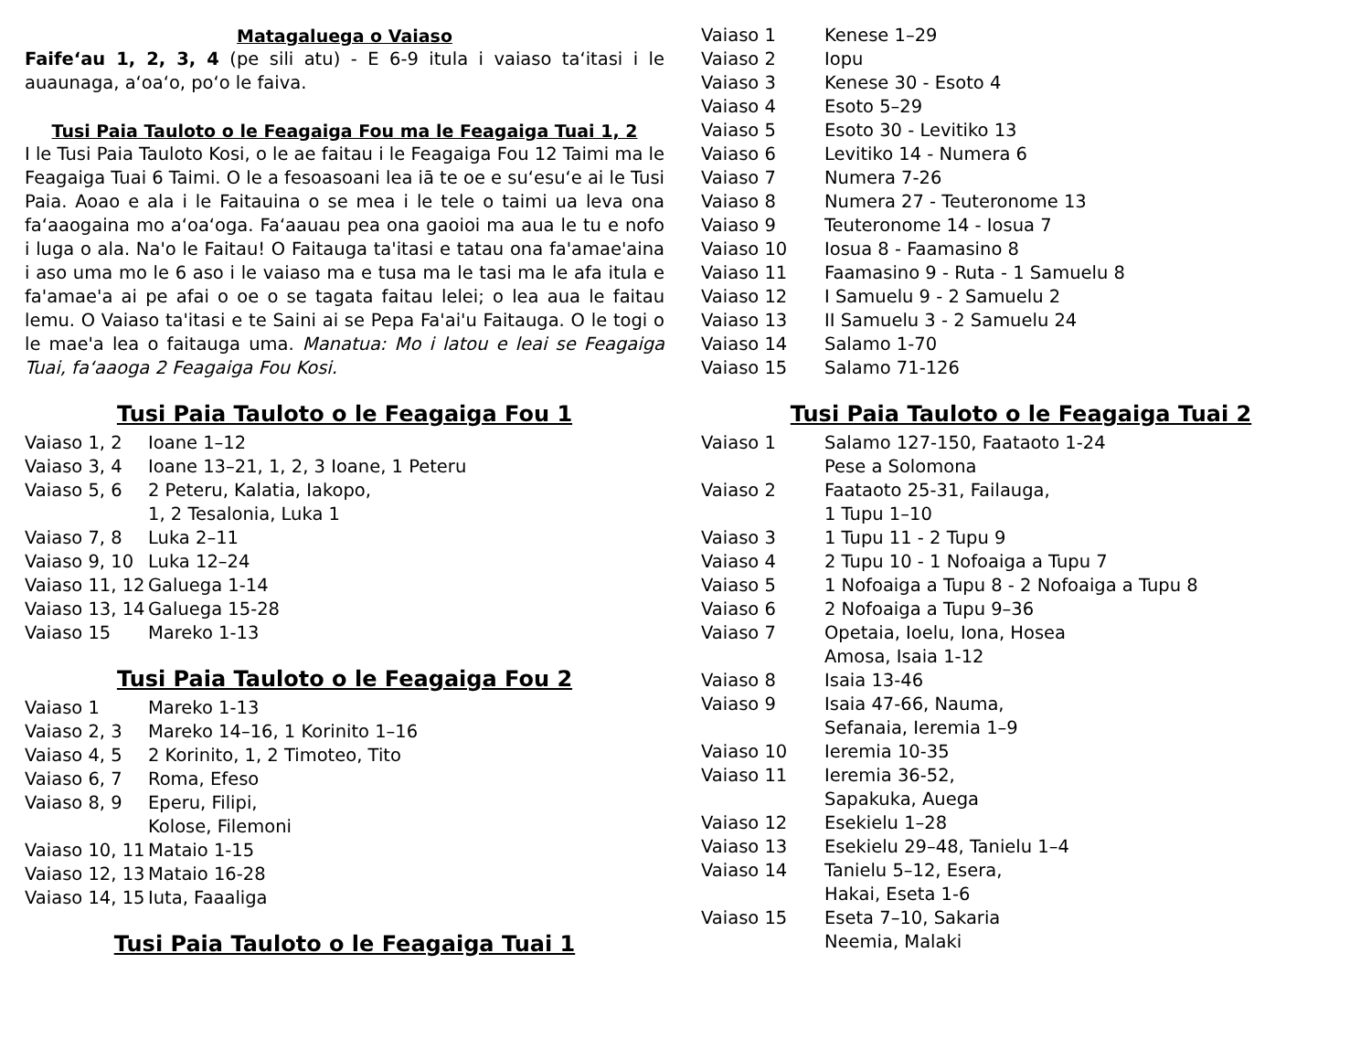Matagaluega o Vaiaso
Faife‘au 1, 2, 3, 4 (pe sili atu) - E 6-9 itula i vaiaso ta‘itasi i le auaunaga, a‘oa‘o, po‘o le faiva.
Tusi Paia Tauloto o le Feagaiga Fou ma le Feagaiga Tuai 1, 2
I le Tusi Paia Tauloto Kosi, o le ae faitau i le Feagaiga Fou 12 Taimi ma le Feagaiga Tuai 6 Taimi. O le a fesoasoani lea iā te oe e su‘esu‘e ai le Tusi Paia. Aoao e ala i le Faitauina o se mea i le tele o taimi ua leva ona fa‘aaogaina mo a‘oa‘oga. Fa‘aauau pea ona gaoioi ma aua le tu e nofo i luga o ala. Na'o le Faitau! O Faitauga ta'itasi e tatau ona fa'amae'aina i aso uma mo le 6 aso i le vaiaso ma e tusa ma le tasi ma le afa itula e fa'amae'a ai pe afai o oe o se tagata faitau lelei; o lea aua le faitau lemu. O Vaiaso ta'itasi e te Saini ai se Pepa Fa'ai'u Faitauga. O le togi o le mae'a lea o faitauga uma. Manatua: Mo i latou e leai se Feagaiga Tuai, fa‘aaoga 2 Feagaiga Fou Kosi.
Tusi Paia Tauloto o le Feagaiga Fou 1
Vaiaso 1, 2 Ioane 1–12
Vaiaso 3, 4 Ioane 13–21, 1, 2, 3 Ioane, 1 Peteru
Vaiaso 5, 6 2 Peteru, Kalatia, Iakopo,
1, 2 Tesalonia, Luka 1
Vaiaso 7, 8 Luka 2–11
Vaiaso 9, 10 Luka 12–24
Vaiaso 11, 12 Galuega 1-14
Vaiaso 13, 14 Galuega 15-28
Vaiaso 15 Mareko 1-13
Tusi Paia Tauloto o le Feagaiga Fou 2
Vaiaso 1 Mareko 1-13
Vaiaso 2, 3 Mareko 14–16, 1 Korinito 1–16
Vaiaso 4, 5 2 Korinito, 1, 2 Timoteo, Tito
Vaiaso 6, 7 Roma, Efeso
Vaiaso 8, 9 Eperu, Filipi,
Kolose, Filemoni
Vaiaso 10, 11 Mataio 1-15
Vaiaso 12, 13 Mataio 16-28
Vaiaso 14, 15 Iuta, Faaaliga
Tusi Paia Tauloto o le Feagaiga Tuai 1
Vaiaso 1 Kenese 1–29
Vaiaso 2 Iopu
Vaiaso 3 Kenese 30 - Esoto 4
Vaiaso 4 Esoto 5–29
Vaiaso 5 Esoto 30 - Levitiko 13
Vaiaso 6 Levitiko 14 - Numera 6
Vaiaso 7 Numera 7-26
Vaiaso 8 Numera 27 - Teuteronome 13
Vaiaso 9 Teuteronome 14 - Iosua 7
Vaiaso 10 Iosua 8 - Faamasino 8
Vaiaso 11 Faamasino 9 - Ruta - 1 Samuelu 8
Vaiaso 12 I Samuelu 9 - 2 Samuelu 2
Vaiaso 13 II Samuelu 3 - 2 Samuelu 24
Vaiaso 14 Salamo 1-70
Vaiaso 15 Salamo 71-126
Tusi Paia Tauloto o le Feagaiga Tuai 2
Vaiaso 1 Salamo 127-150, Faataoto 1-24
Pese a Solomona
Vaiaso 2 Faataoto 25-31, Failauga,
1 Tupu 1–10
Vaiaso 3 1 Tupu 11 - 2 Tupu 9
Vaiaso 4 2 Tupu 10 - 1 Nofoaiga a Tupu 7
Vaiaso 5 1 Nofoaiga a Tupu 8 - 2 Nofoaiga a Tupu 8
Vaiaso 6 2 Nofoaiga a Tupu 9–36
Vaiaso 7 Opetaia, Ioelu, Iona, Hosea
Amosa, Isaia 1-12
Vaiaso 8 Isaia 13-46
Vaiaso 9 Isaia 47-66, Nauma,
Sefanaia, Ieremia 1–9
Vaiaso 10 Ieremia 10-35
Vaiaso 11 Ieremia 36-52,
Sapakuka, Auega
Vaiaso 12 Esekielu 1–28
Vaiaso 13 Esekielu 29–48, Tanielu 1–4
Vaiaso 14 Tanielu 5–12, Esera,
Hakai, Eseta 1-6
Vaiaso 15 Eseta 7–10, Sakaria
Neemia, Malaki